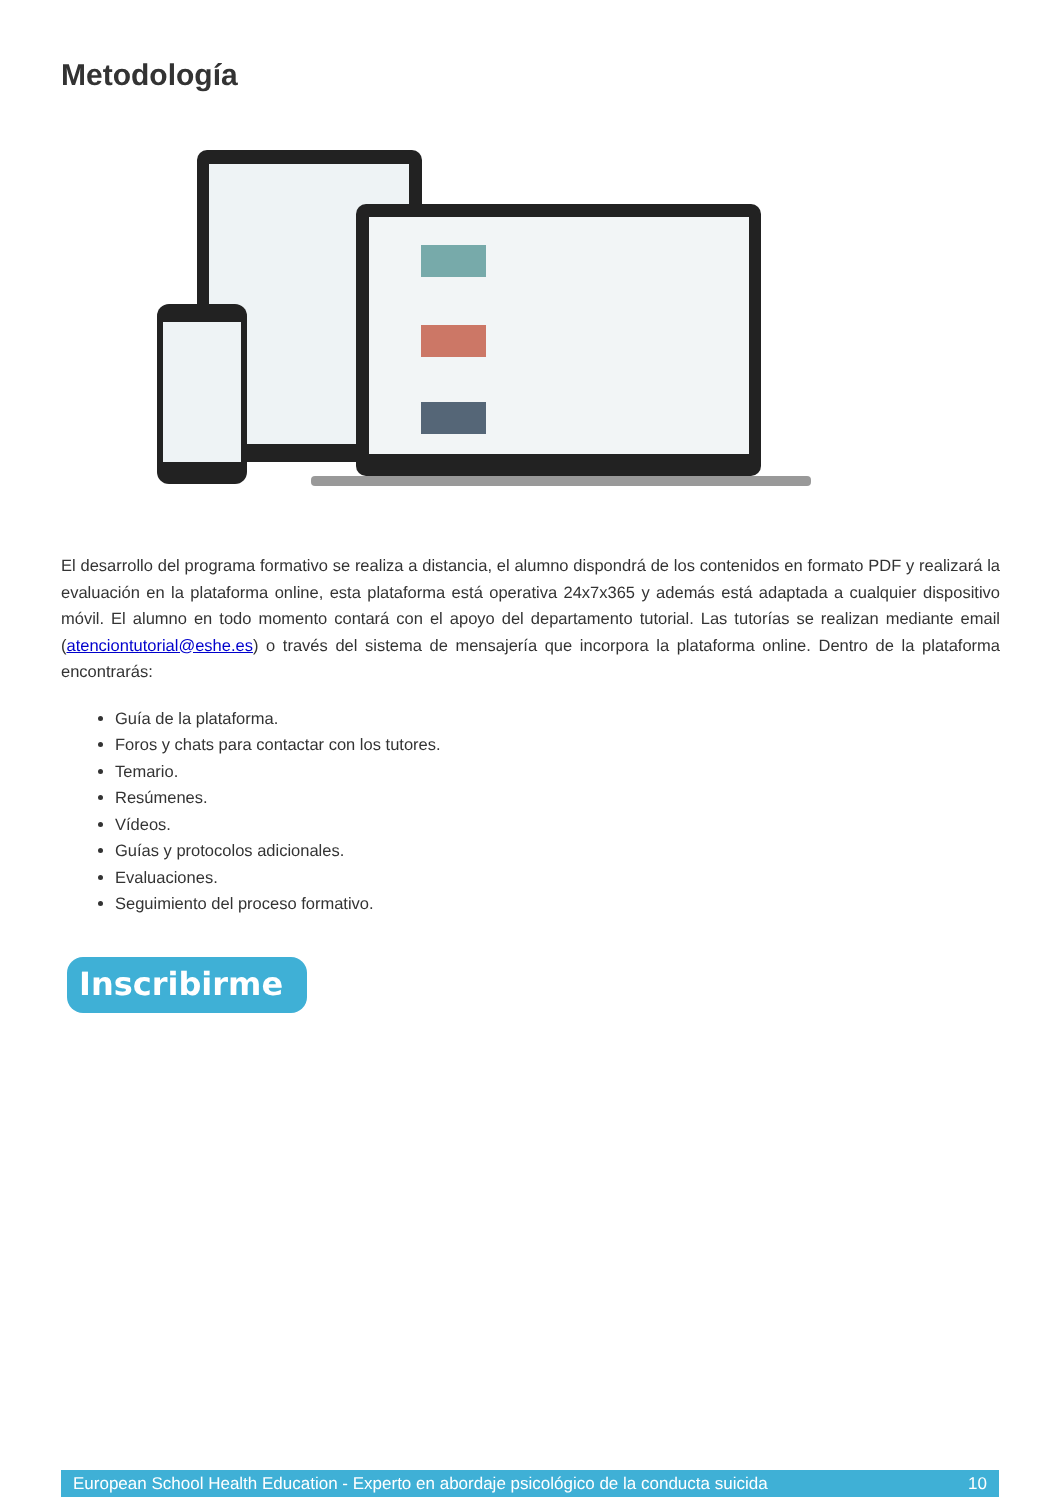Metodología
El desarrollo del programa formativo se realiza a distancia, el alumno dispondrá de los contenidos en formato PDF y realizará la evaluación en la plataforma online, esta plataforma está operativa 24x7x365 y además está adaptada a cualquier dispositivo móvil. El alumno en todo momento contará con el apoyo del departamento tutorial. Las tutorías se realizan mediante email (atenciontutorial@eshe.es) o través del sistema de mensajería que incorpora la plataforma online. Dentro de la plataforma encontrarás:
Guía de la plataforma.
Foros y chats para contactar con los tutores.
Temario.
Resúmenes.
Vídeos.
Guías y protocolos adicionales.
Evaluaciones.
Seguimiento del proceso formativo.
Inscribirme
European School Health Education - Experto en abordaje psicológico de la conducta suicida 10